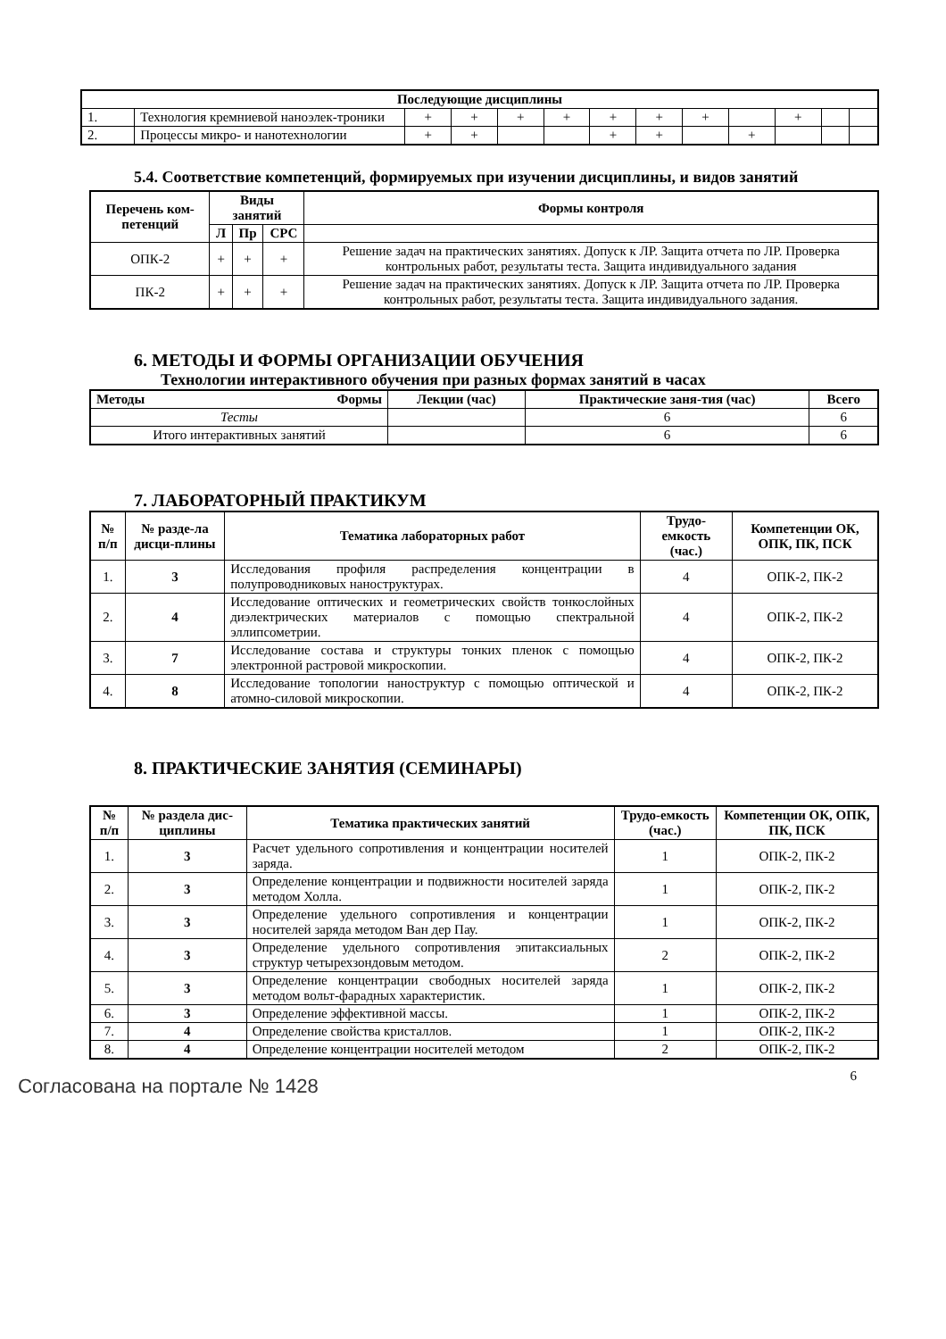| Последующие дисциплины | | | | | | | | | | | | |
| --- | --- | --- | --- | --- | --- | --- | --- | --- | --- | --- | --- | --- |
| 1. | Технология кремниевой наноэлек-троники | + | + | + | + | + | + | + | | + | | |
| 2. | Процессы микро- и нанотехнологии | + | + | | | + | + | | + | | | |
5.4. Соответствие компетенций, формируемых при изучении дисциплины, и видов занятий
| Перечень ком-петенций | Виды занятий | | | Формы контроля |
| --- | --- | --- | --- | --- |
| | Л | Пр | СРС | |
| ОПК-2 | + | + | + | Решение задач на практических занятиях. Допуск к ЛР. Защита отчета по ЛР. Проверка контрольных работ, результаты теста. Защита индивидуального задания |
| ПК-2 | + | + | + | Решение задач на практических занятиях. Допуск к ЛР. Защита отчета по ЛР. Проверка контрольных работ, результаты теста. Защита индивидуального задания. |
6. МЕТОДЫ И ФОРМЫ ОРГАНИЗАЦИИ ОБУЧЕНИЯ
Технологии интерактивного обучения при разных формах занятий в часах
| Методы Формы | Лекции (час) | Практические заня-тия (час) | Всего |
| --- | --- | --- | --- |
| Тесты | | 6 | 6 |
| Итого интерактивных занятий | | 6 | 6 |
7. ЛАБОРАТОРНЫЙ ПРАКТИКУМ
| № п/п | № разде-ла дисци-плины | Тематика лабораторных работ | Трудо-емкость (час.) | Компетенции ОК, ОПК, ПК, ПСК |
| --- | --- | --- | --- | --- |
| 1. | 3 | Исследования профиля распределения концентрации в полупроводниковых наноструктурах. | 4 | ОПК-2, ПК-2 |
| 2. | 4 | Исследование оптических и геометрических свойств тонкослойных диэлектрических материалов с помощью спектральной эллипсометрии. | 4 | ОПК-2, ПК-2 |
| 3. | 7 | Исследование состава и структуры тонких пленок с помощью электронной растровой микроскопии. | 4 | ОПК-2, ПК-2 |
| 4. | 8 | Исследование топологии наноструктур с помощью оптической и атомно-силовой микроскопии. | 4 | ОПК-2, ПК-2 |
8. ПРАКТИЧЕСКИЕ ЗАНЯТИЯ (СЕМИНАРЫ)
| № п/п | № раздела дис-циплины | Тематика практических занятий | Трудо-емкость (час.) | Компетенции ОК, ОПК, ПК, ПСК |
| --- | --- | --- | --- | --- |
| 1. | 3 | Расчет удельного сопротивления и концентрации носителей заряда. | 1 | ОПК-2, ПК-2 |
| 2. | 3 | Определение концентрации и подвижности носителей заряда методом Холла. | 1 | ОПК-2, ПК-2 |
| 3. | 3 | Определение удельного сопротивления и концентрации носителей заряда методом Ван дер Пау. | 1 | ОПК-2, ПК-2 |
| 4. | 3 | Определение удельного сопротивления эпитаксиальных структур четырехзондовым методом. | 2 | ОПК-2, ПК-2 |
| 5. | 3 | Определение концентрации свободных носителей заряда методом вольт-фарадных характеристик. | 1 | ОПК-2, ПК-2 |
| 6. | 3 | Определение эффективной массы. | 1 | ОПК-2, ПК-2 |
| 7. | 4 | Определение свойства кристаллов. | 1 | ОПК-2, ПК-2 |
| 8. | 4 | Определение концентрации носителей методом | 2 | ОПК-2, ПК-2 |
6
Согласована на портале № 1428